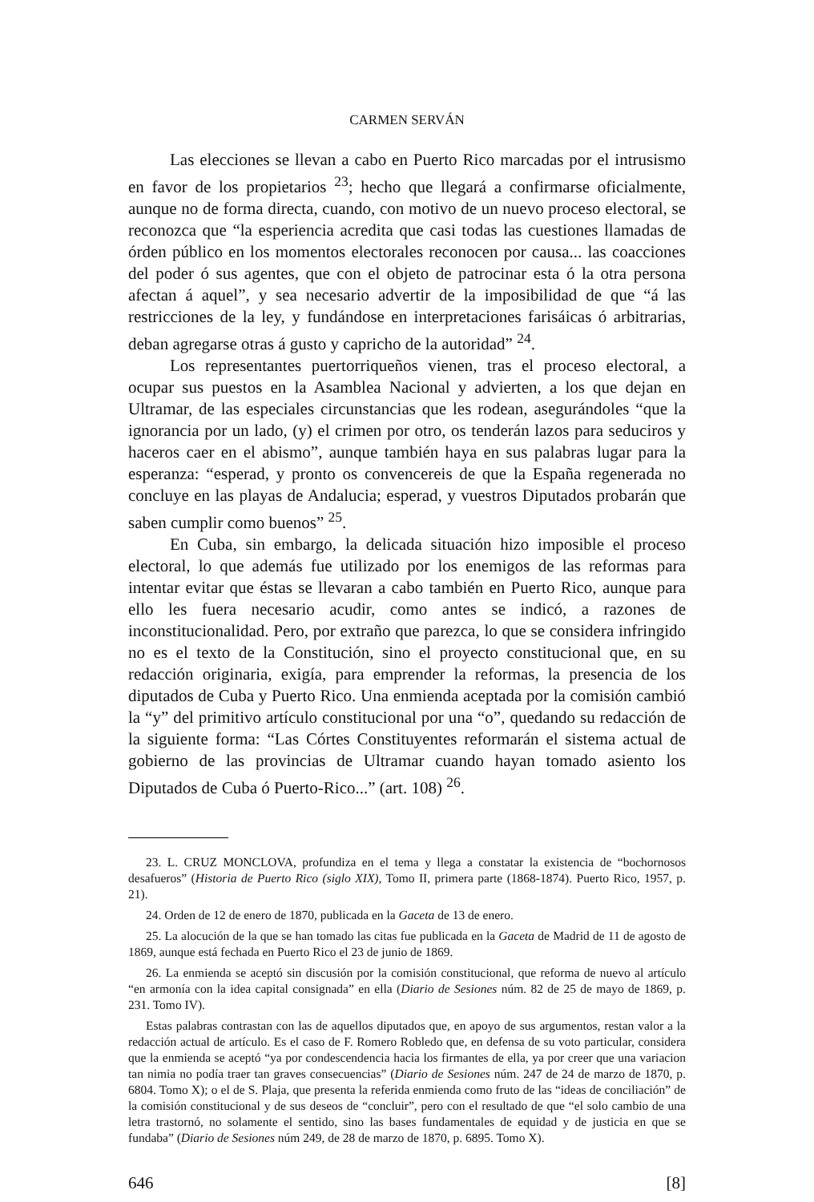CARMEN SERVÁN
Las elecciones se llevan a cabo en Puerto Rico marcadas por el intrusismo en favor de los propietarios <sup>23</sup>; hecho que llegará a confirmarse oficialmente, aunque no de forma directa, cuando, con motivo de un nuevo proceso electoral, se reconozca que “la esperiencia acredita que casi todas las cuestiones llamadas de órden público en los momentos electorales reconocen por causa... las coacciones del poder ó sus agentes, que con el objeto de patrocinar esta ó la otra persona afectan á aquel”, y sea necesario advertir de la imposibilidad de que “á las restricciones de la ley, y fundándose en interpretaciones farisáicas ó arbitrarias, deban agregarse otras á gusto y capricho de la autoridad” <sup>24</sup>.
Los representantes puertorriqueños vienen, tras el proceso electoral, a ocupar sus puestos en la Asamblea Nacional y advierten, a los que dejan en Ultramar, de las especiales circunstancias que les rodean, asegurándoles “que la ignorancia por un lado, (y) el crimen por otro, os tenderán lazos para seduciros y haceros caer en el abismo”, aunque también haya en sus palabras lugar para la esperanza: “esperad, y pronto os convencereis de que la España regenerada no concluye en las playas de Andalucia; esperad, y vuestros Diputados probarán que saben cumplir como buenos” <sup>25</sup>.
En Cuba, sin embargo, la delicada situación hizo imposible el proceso electoral, lo que además fue utilizado por los enemigos de las reformas para intentar evitar que éstas se llevaran a cabo también en Puerto Rico, aunque para ello les fuera necesario acudir, como antes se indicó, a razones de inconstitucionalidad. Pero, por extraño que parezca, lo que se considera infringido no es el texto de la Constitución, sino el proyecto constitucional que, en su redacción originaria, exigía, para emprender la reformas, la presencia de los diputados de Cuba y Puerto Rico. Una enmienda aceptada por la comisión cambió la “y” del primitivo artículo constitucional por una “o”, quedando su redacción de la siguiente forma: “Las Córtes Constituyentes reformarán el sistema actual de gobierno de las provincias de Ultramar cuando hayan tomado asiento los Diputados de Cuba ó Puerto-Rico...” (art. 108) <sup>26</sup>.
23. L. CRUZ MONCLOVA, profundiza en el tema y llega a constatar la existencia de “bochornosos desafueros” (Historia de Puerto Rico (siglo XIX), Tomo II, primera parte (1868-1874). Puerto Rico, 1957, p. 21).
24. Orden de 12 de enero de 1870, publicada en la Gaceta de 13 de enero.
25. La alocución de la que se han tomado las citas fue publicada en la Gaceta de Madrid de 11 de agosto de 1869, aunque está fechada en Puerto Rico el 23 de junio de 1869.
26. La enmienda se aceptó sin discusión por la comisión constitucional, que reforma de nuevo al artículo “en armonía con la idea capital consignada” en ella (Diario de Sesiones núm. 82 de 25 de mayo de 1869, p. 231. Tomo IV).
Estas palabras contrastan con las de aquellos diputados que, en apoyo de sus argumentos, restan valor a la redacción actual de artículo. Es el caso de F. Romero Robledo que, en defensa de su voto particular, considera que la enmienda se aceptó “ya por condescendencia hacia los firmantes de ella, ya por creer que una variacion tan nimia no podía traer tan graves consecuencias” (Diario de Sesiones núm. 247 de 24 de marzo de 1870, p. 6804. Tomo X); o el de S. Plaja, que presenta la referida enmienda como fruto de las “ideas de conciliación” de la comisión constitucional y de sus deseos de “concluir”, pero con el resultado de que “el solo cambio de una letra trastornó, no solamente el sentido, sino las bases fundamentales de equidad y de justicia en que se fundaba” (Diario de Sesiones núm 249, de 28 de marzo de 1870, p. 6895. Tomo X).
646 [8]